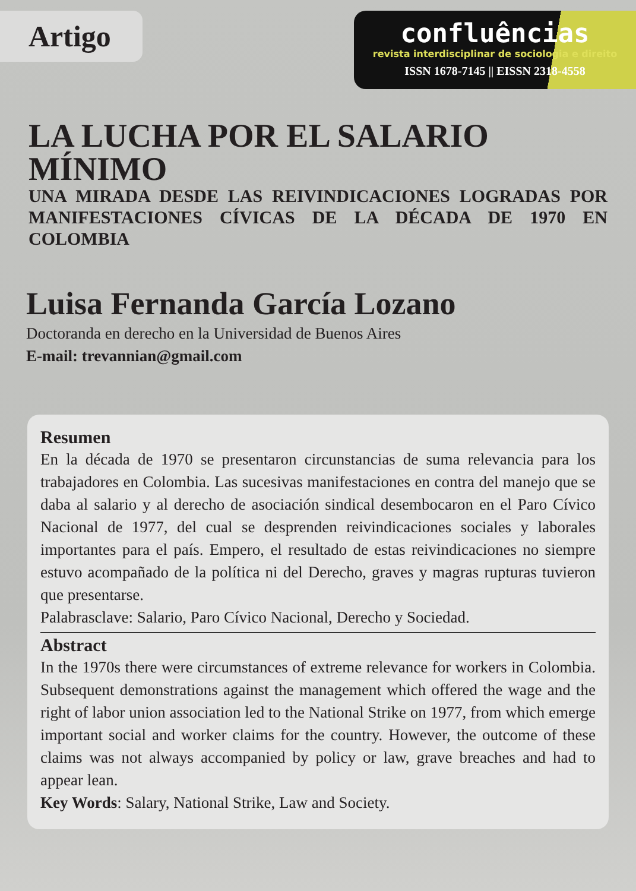Artigo
confluências
revista interdisciplinar de sociologia e direito
ISSN 1678-7145 || EISSN 2318-4558
LA LUCHA POR EL SALARIO MÍNIMO
UNA MIRADA DESDE LAS REIVINDICACIONES LOGRADAS POR MANIFESTACIONES CÍVICAS DE LA DÉCADA DE 1970 EN COLOMBIA
Luisa Fernanda García Lozano
Doctoranda en derecho en la Universidad de Buenos Aires
E-mail: trevannian@gmail.com
Resumen
En la década de 1970 se presentaron circunstancias de suma relevancia para los trabajadores en Colombia. Las sucesivas manifestaciones en contra del manejo que se daba al salario y al derecho de asociación sindical desembocaron en el Paro Cívico Nacional de 1977, del cual se desprenden reivindicaciones sociales y laborales importantes para el país. Empero, el resultado de estas reivindicaciones no siempre estuvo acompañado de la política ni del Derecho, graves y magras rupturas tuvieron que presentarse.
Palabrasclave: Salario, Paro Cívico Nacional, Derecho y Sociedad.
Abstract
In the 1970s there were circumstances of extreme relevance for workers in Colombia. Subsequent demonstrations against the management which offered the wage and the right of labor union association led to the National Strike on 1977, from which emerge important social and worker claims for the country. However, the outcome of these claims was not always accompanied by policy or law, grave breaches and had to appear lean.
Key Words: Salary, National Strike, Law and Society.